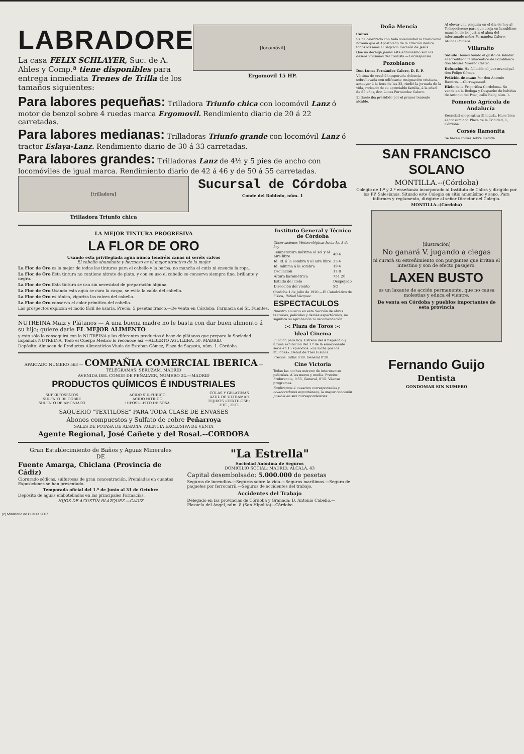LABRADORES:
La casa FELIX SCHLAYER, Suc. de A. Ahles y Comp.ª tiene disponibles para entrega inmediata Trenes de Trilla de los tamaños siguientes:
[locomóvil]
Ergomovil 15 HP.
Para labores pequeñas: Trilladora Triunfo chica con locomóvil Lanz ó motor de benzol sobre 4 ruedas marca Ergomovil. Rendimiento diario de 20 á 22 carretadas.
Para labores medianas: Trilladoras Triunfo grande con locomóvil Lanz ó tractor Eslaya-Lanz. Rendimiento diario de 30 á 33 carretadas.
Para labores grandes: Trilladoras Lanz de 4½ y 5 pies de ancho con locomóviles de igual marca. Rendimiento diario de 42 á 46 y de 50 á 55 carretadas.
[trilladora]
Trilladora Triunfo chica
Sucursal de Córdoba
Conde del Robledo, núm. 1
LA MEJOR TINTURA PROGRESIVA
LA FLOR DE ORO
Usando esta privilegiada agua nunca tendréis canas ni seréis calvos
El cabello abundante y hermoso es el mejor atractivo de la mujer
La Flor de Oro es la mejor de todas las tinturas para el cabello y la barba; no mancha el cutis ni ensucia la ropa.
La Flor de Oro Esta tintura no contiene nitrato de plata, y con su uso el cabello se conserva siempre fino, brillante y negro.
La Flor de Oro Esta tintura se usa sin necesidad de preparación alguna.
La Flor de Oro Usando esta agua se cura la caspa, se evita la caída del cabello.
La Flor de Oro es tónica, vigoriza las raíces del cabello.
La Flor de Oro conserva el color primitivo del cabello.
Las prospectos explican el modo fácil de usarla. Precio: 5 pesetas frasco.—De venta en Córdoba: Farmacia del Sr. Fuentes.
NUTREINA Maiz y Plátanos — A una buena madre no le basta con dar buen alimento á su hijo; quiere darle EL MEJOR ALIMENTO
y esto sólo lo conseguirá con la NUTREINA y los diferentes productos á base de plátanos que prepara la Sociedad Española NUTREINA. Todo el Cuerpo Médico lo reconoce así.—ALBERTO AGUILERA, 50, MADRID.
Depósito: Almacen de Productos Alimenticios Viuda de Esteban Gómez, Plaza de Sagasta, núm. 1. Córdoba.
APARTADO NÚMERO 563 — COMPAÑIA COMERCIAL IBERICA — TELEGRAMAS: SERUZAM, MADRID
AVENIDA DEL CONDE DE PEÑALVER, NÚMERO 24.—MADRID
PRODUCTOS QUÍMICOS É INDUSTRIALES
| SUPERFOSFATOS SULFATO DE COBRE SULFATO DE AMONIACO | ACIDO SULFURICO ACIDO NITRICO HIPOSULFITO DE SOSA | COLAS Y GELATINAS AZUL DE ULTRAMAR TEJIDOS «TEXTILOSE» ETC., ETC. |
SAQUERIO "TEXTILOSE" PARA TODA CLASE DE ENVASES
Abonos compuestos y Sulfato de cobre Peñarroya
SALES DE POTASA DE ALSACIA: AGENCIA EXCLUSIVA DE VENTA
Agente Regional, José Cañete y del Rosal.--CORDOBA
Instituto General y Técnico de Córdoba
Observaciones Meteorológicas hasta las 8 de hoy
| Temperatura máxima al sol y al aire libre | 40 4 |
| Id. id. á la sombra y al aire libre | 35 4 |
| Id. mínima á la sombra | 19 4 |
| Oscilación | 17 8 |
| Altura barométrica | 751 20 |
| Estado del cielo | Despejado |
| Dirección del viento | SO |
Córdoba 1 de Julio de 1920.—El Catedrático de Física, Rafael Vázquez.
ESPECTACULOS
Nuestro anuncio en esta Sección de obras teatrales, películas y demás espectáculos, no significa su aprobación ni recomendación.
:-: Plaza de Toros :-:
Ideal Cinema
Función para hoy. Estreno del 4.º episodio y última exhibición del 3.º de la emocionante serie en 15 episodios: «La lucha por los millones». Debut de Tres G sinos.
Precios: Sillas 0'80. General 0'20.
Cine Victoria
Todas las noches estreno de interesantes películas. A las nueve y media. Precios: Preferencia, 0'35, General, 0'15. Véanse programas.
Suplicamos á nuestros corresponsales y colaboradores espontáneos, la mayor concisión posible en sus correspondencias.
Gran Establecimiento de Baños y Aguas Minerales
DE
Fuente Amarga, Chiclana (Provincia de Cádiz)
Clorurado sódicas, sulfurosas de gran concentración. Premiadas en cuantas Exposiciones se han presentado.
Temporada oficial del 1.º de Junio al 31 de Octubre
Depósito de aguas embotelladas en las principales Farmacias.
HIJOS DE AGUSTÍN BLAZQUEZ.—CADIZ
"La Estrella"
Sociedad Anónima de Seguros
DOMICILIO SOCIAL: MADRID, ALCALÁ, 43
Capital desembolsado: 5.000.000 de pesetas
Seguros de incendios.—Seguros sobre la vida.—Seguros marítimos.—Seguro de paquetes por ferrocarril.—Seguros de accidentes del trabajo.
Accidentes del Trabajo
Delegado en las provincias de Córdoba y Granada: D. Antonio Cabello.—Plazuela del Angel, núm. 8 (San Hipólito)—Córdoba.
Doña Mencía
Cultos
Se ha celebrado con toda solemnidad la tradicional novena que el Apostolado de la Oración dedica todos los años al Sagrado Corazón de Jesús.
Que no decaiga jamás este entusiasmo son los deseos vivísimos del cronista.—Corresponsal.
Pozoblanco
Don Lucas Fernández Calero, D. E. P.
Víctima de cruel é inesperada dolencia sobrellevada con edificante resignación cristiana, anteayer á la hora de las 22, rindió la jornada de la vida, rodeado de su apreciable familia, á la edad de 55 años, don Lucas Fernández Calero.
El duelo iba presidido por el primer teniente alcalde.
Al elevar una plegaria en el día de hoy al Todopoderoso para que acoja en la sublime mansión de los justos el alma del infortunado señor Fernández Calero.—Muñoz Romero.
Villaralto
Saludo Hemos tenido el gusto de saludar al acreditado farmacéutico de Pozoblanco don Moisés Moreno Castro.
Defunción Ha fallecido el juez municipal don Felipe Gómez.
Petición de mano Por don Antonio Ramírez.—Corresponsal.
Hielo de la Frigorífica Cordobesa. Se vende en la Bodega y Despacho de bebidas de Antonio del Poso, calle Reloj núm. 1.
Fomento Agrícola de Andalucía
Sociedad cooperativa ilimitada. Hace bien al consumidor. Plaza de la Trinidad, 1, Córdoba.
Corsés Ramonita
Se hacen corsés sobre medida.
SAN FRANCISCO SOLANO
MONTILLA.--(Córdoba)
Colegio de 1.ª y 2.ª enseñanza incorporado al Instituto de Cabra y dirigido por los PP. Salesianos. Situado este Colegio en sitio amenísimo y sano. Para informes y reglamento, dirigirse al señor Director del Colegio.
MONTILLA.-(Córdoba)
[ilustración]
No ganará V. jugando a ciegas
ni curará su estreñimiento con purgantes que irritan el intestino y son de efecto pasajero.
LAXEN BUSTO
es un laxante de acción permanente, que no causa molestias y educa el vientre.
De venta en Córdoba y pueblos importantes de esta provincia
Fernando Guijo
Dentista
GONDOMAR SIN NUMERO
(c) Ministerio de Cultura 2007